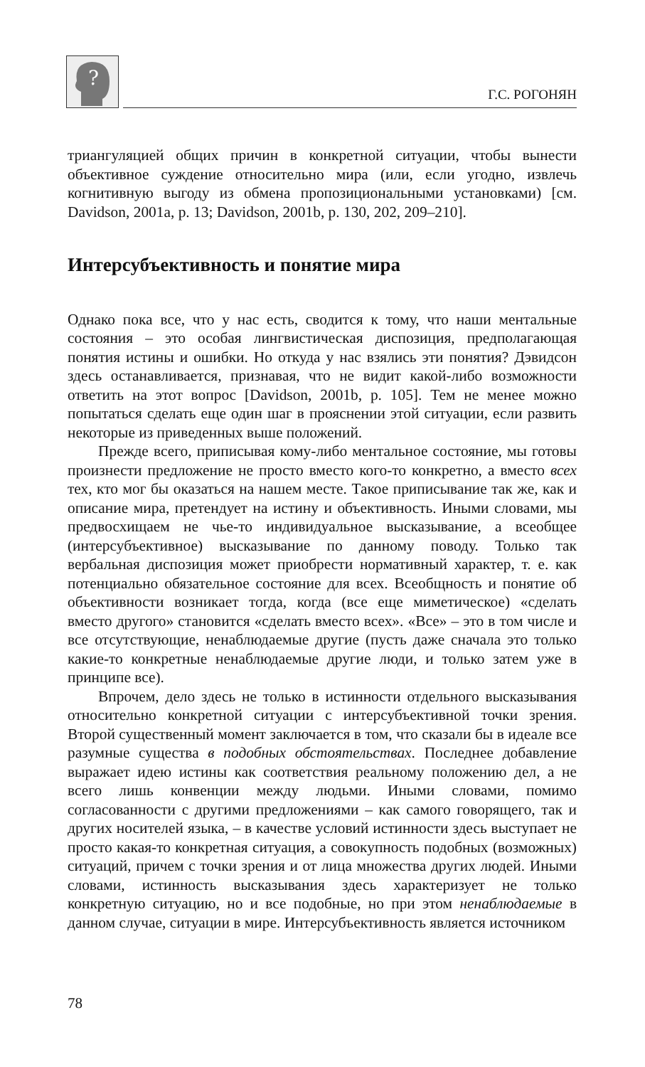?
Г.С. РОГОНЯН
триангуляцией общих причин в конкретной ситуации, чтобы вынести объективное суждение относительно мира (или, если угодно, извлечь когнитивную выгоду из обмена пропозициональными установками) [см. Davidson, 2001a, p. 13; Davidson, 2001b, p. 130, 202, 209–210].
Интерсубъективность и понятие мира
Однако пока все, что у нас есть, сводится к тому, что наши ментальные состояния – это особая лингвистическая диспозиция, предполагающая понятия истины и ошибки. Но откуда у нас взялись эти понятия? Дэвидсон здесь останавливается, признавая, что не видит какой-либо возможности ответить на этот вопрос [Davidson, 2001b, p. 105]. Тем не менее можно попытаться сделать еще один шаг в прояснении этой ситуации, если развить некоторые из приведенных выше положений.
Прежде всего, приписывая кому-либо ментальное состояние, мы готовы произнести предложение не просто вместо кого-то конкретно, а вместо всех тех, кто мог бы оказаться на нашем месте. Такое приписывание так же, как и описание мира, претендует на истину и объективность. Иными словами, мы предвосхищаем не чье-то индивидуальное высказывание, а всеобщее (интерсубъективное) высказывание по данному поводу. Только так вербальная диспозиция может приобрести нормативный характер, т. е. как потенциально обязательное состояние для всех. Всеобщность и понятие об объективности возникает тогда, когда (все еще миметическое) «сделать вместо другого» становится «сделать вместо всех». «Все» – это в том числе и все отсутствующие, ненаблюдаемые другие (пусть даже сначала это только какие-то конкретные ненаблюдаемые другие люди, и только затем уже в принципе все).
Впрочем, дело здесь не только в истинности отдельного высказывания относительно конкретной ситуации с интерсубъективной точки зрения. Второй существенный момент заключается в том, что сказали бы в идеале все разумные существа в подобных обстоятельствах. Последнее добавление выражает идею истины как соответствия реальному положению дел, а не всего лишь конвенции между людьми. Иными словами, помимо согласованности с другими предложениями – как самого говорящего, так и других носителей языка, – в качестве условий истинности здесь выступает не просто какая-то конкретная ситуация, а совокупность подобных (возможных) ситуаций, причем с точки зрения и от лица множества других людей. Иными словами, истинность высказывания здесь характеризует не только конкретную ситуацию, но и все подобные, но при этом ненаблюдаемые в данном случае, ситуации в мире. Интерсубъективность является источником
78